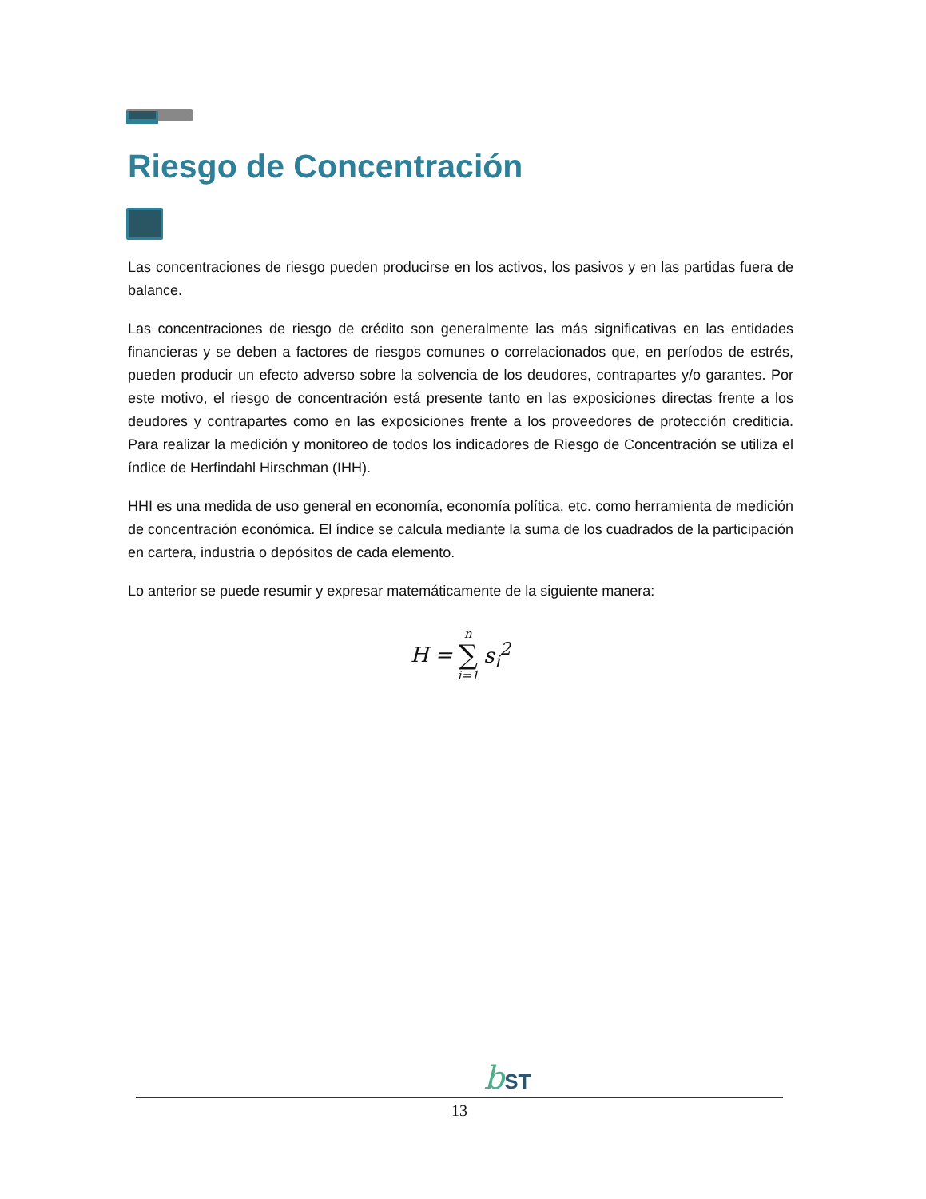Riesgo de Concentración
Las concentraciones de riesgo pueden producirse en los activos, los pasivos y en las partidas fuera de balance.
Las concentraciones de riesgo de crédito son generalmente las más significativas en las entidades financieras y se deben a factores de riesgos comunes o correlacionados que, en períodos de estrés, pueden producir un efecto adverso sobre la solvencia de los deudores, contrapartes y/o garantes. Por este motivo, el riesgo de concentración está presente tanto en las exposiciones directas frente a los deudores y contrapartes como en las exposiciones frente a los proveedores de protección crediticia. Para realizar la medición y monitoreo de todos los indicadores de Riesgo de Concentración se utiliza el índice de Herfindahl Hirschman (IHH).
HHI es una medida de uso general en economía, economía política, etc. como herramienta de medición de concentración económica. El índice se calcula mediante la suma de los cuadrados de la participación en cartera, industria o depósitos de cada elemento.
Lo anterior se puede resumir y expresar matemáticamente de la siguiente manera:
| H = | n ∑ i=1 | s<sub>i</sub><sup>2</sup> |
bST
13